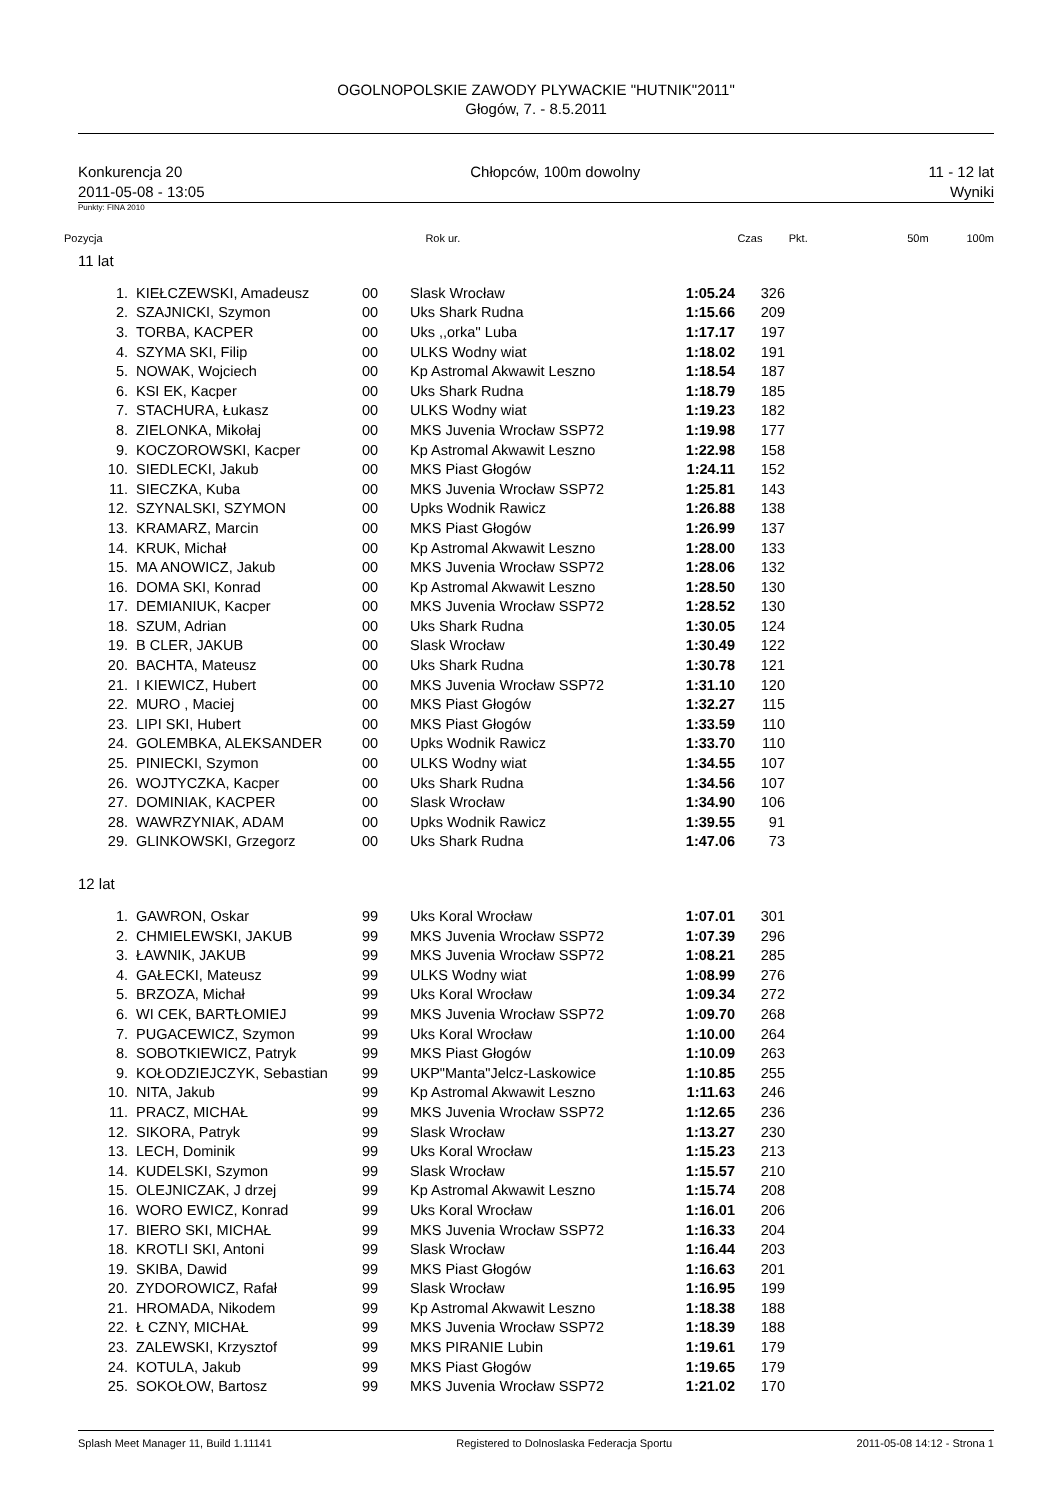OGOLNOPOLSKIE ZAWODY PLYWACKIE "HUTNIK"2011"
Głogów, 7. - 8.5.2011
Konkurencja 20 Chłopców, 100m dowolny 11 - 12 lat
2011-05-08 - 13:05 Wyniki
Punkty: FINA 2010
Pozycja Rok ur. Czas Pkt. 50m 100m
11 lat
| 1. | KIEŁCZEWSKI, Amadeusz | 00 | Slask Wrocław | 1:05.24 | 326 |
| 2. | SZAJNICKI, Szymon | 00 | Uks Shark Rudna | 1:15.66 | 209 |
| 3. | TORBA, KACPER | 00 | Uks ,,orka'' Luba | 1:17.17 | 197 |
| 4. | SZYMA SKI, Filip | 00 | ULKS Wodny wiat | 1:18.02 | 191 |
| 5. | NOWAK, Wojciech | 00 | Kp Astromal Akwawit Leszno | 1:18.54 | 187 |
| 6. | KSI EK, Kacper | 00 | Uks Shark Rudna | 1:18.79 | 185 |
| 7. | STACHURA, Łukasz | 00 | ULKS Wodny wiat | 1:19.23 | 182 |
| 8. | ZIELONKA, Mikołaj | 00 | MKS Juvenia Wrocław SSP72 | 1:19.98 | 177 |
| 9. | KOCZOROWSKI, Kacper | 00 | Kp Astromal Akwawit Leszno | 1:22.98 | 158 |
| 10. | SIEDLECKI, Jakub | 00 | MKS Piast Głogów | 1:24.11 | 152 |
| 11. | SIECZKA, Kuba | 00 | MKS Juvenia Wrocław SSP72 | 1:25.81 | 143 |
| 12. | SZYNALSKI, SZYMON | 00 | Upks Wodnik Rawicz | 1:26.88 | 138 |
| 13. | KRAMARZ, Marcin | 00 | MKS Piast Głogów | 1:26.99 | 137 |
| 14. | KRUK, Michał | 00 | Kp Astromal Akwawit Leszno | 1:28.00 | 133 |
| 15. | MA ANOWICZ, Jakub | 00 | MKS Juvenia Wrocław SSP72 | 1:28.06 | 132 |
| 16. | DOMA SKI, Konrad | 00 | Kp Astromal Akwawit Leszno | 1:28.50 | 130 |
| 17. | DEMIANIUK, Kacper | 00 | MKS Juvenia Wrocław SSP72 | 1:28.52 | 130 |
| 18. | SZUM, Adrian | 00 | Uks Shark Rudna | 1:30.05 | 124 |
| 19. | B CLER, JAKUB | 00 | Slask Wrocław | 1:30.49 | 122 |
| 20. | BACHTA, Mateusz | 00 | Uks Shark Rudna | 1:30.78 | 121 |
| 21. | I KIEWICZ, Hubert | 00 | MKS Juvenia Wrocław SSP72 | 1:31.10 | 120 |
| 22. | MURO , Maciej | 00 | MKS Piast Głogów | 1:32.27 | 115 |
| 23. | LIPI SKI, Hubert | 00 | MKS Piast Głogów | 1:33.59 | 110 |
| 24. | GOLEMBKA, ALEKSANDER | 00 | Upks Wodnik Rawicz | 1:33.70 | 110 |
| 25. | PINIECKI, Szymon | 00 | ULKS Wodny wiat | 1:34.55 | 107 |
| 26. | WOJTYCZKA, Kacper | 00 | Uks Shark Rudna | 1:34.56 | 107 |
| 27. | DOMINIAK, KACPER | 00 | Slask Wrocław | 1:34.90 | 106 |
| 28. | WAWRZYNIAK, ADAM | 00 | Upks Wodnik Rawicz | 1:39.55 | 91 |
| 29. | GLINKOWSKI, Grzegorz | 00 | Uks Shark Rudna | 1:47.06 | 73 |
12 lat
| 1. | GAWRON, Oskar | 99 | Uks Koral Wrocław | 1:07.01 | 301 |
| 2. | CHMIELEWSKI, JAKUB | 99 | MKS Juvenia Wrocław SSP72 | 1:07.39 | 296 |
| 3. | ŁAWNIK, JAKUB | 99 | MKS Juvenia Wrocław SSP72 | 1:08.21 | 285 |
| 4. | GAŁECKI, Mateusz | 99 | ULKS Wodny wiat | 1:08.99 | 276 |
| 5. | BRZOZA, Michał | 99 | Uks Koral Wrocław | 1:09.34 | 272 |
| 6. | WI CEK, BARTŁOMIEJ | 99 | MKS Juvenia Wrocław SSP72 | 1:09.70 | 268 |
| 7. | PUGACEWICZ, Szymon | 99 | Uks Koral Wrocław | 1:10.00 | 264 |
| 8. | SOBOTKIEWICZ, Patryk | 99 | MKS Piast Głogów | 1:10.09 | 263 |
| 9. | KOŁODZIEJCZYK, Sebastian | 99 | UKP"Manta"Jelcz-Laskowice | 1:10.85 | 255 |
| 10. | NITA, Jakub | 99 | Kp Astromal Akwawit Leszno | 1:11.63 | 246 |
| 11. | PRACZ, MICHAŁ | 99 | MKS Juvenia Wrocław SSP72 | 1:12.65 | 236 |
| 12. | SIKORA, Patryk | 99 | Slask Wrocław | 1:13.27 | 230 |
| 13. | LECH, Dominik | 99 | Uks Koral Wrocław | 1:15.23 | 213 |
| 14. | KUDELSKI, Szymon | 99 | Slask Wrocław | 1:15.57 | 210 |
| 15. | OLEJNICZAK, J drzej | 99 | Kp Astromal Akwawit Leszno | 1:15.74 | 208 |
| 16. | WORO EWICZ, Konrad | 99 | Uks Koral Wrocław | 1:16.01 | 206 |
| 17. | BIERO SKI, MICHAŁ | 99 | MKS Juvenia Wrocław SSP72 | 1:16.33 | 204 |
| 18. | KROTLI SKI, Antoni | 99 | Slask Wrocław | 1:16.44 | 203 |
| 19. | SKIBA, Dawid | 99 | MKS Piast Głogów | 1:16.63 | 201 |
| 20. | ZYDOROWICZ, Rafał | 99 | Slask Wrocław | 1:16.95 | 199 |
| 21. | HROMADA, Nikodem | 99 | Kp Astromal Akwawit Leszno | 1:18.38 | 188 |
| 22. | Ł CZNY, MICHAŁ | 99 | MKS Juvenia Wrocław SSP72 | 1:18.39 | 188 |
| 23. | ZALEWSKI, Krzysztof | 99 | MKS PIRANIE Lubin | 1:19.61 | 179 |
| 24. | KOTULA, Jakub | 99 | MKS Piast Głogów | 1:19.65 | 179 |
| 25. | SOKOŁOW, Bartosz | 99 | MKS Juvenia Wrocław SSP72 | 1:21.02 | 170 |
Splash Meet Manager 11, Build 1.11141 Registered to Dolnoslaska Federacja Sportu 2011-05-08 14:12 - Strona 1